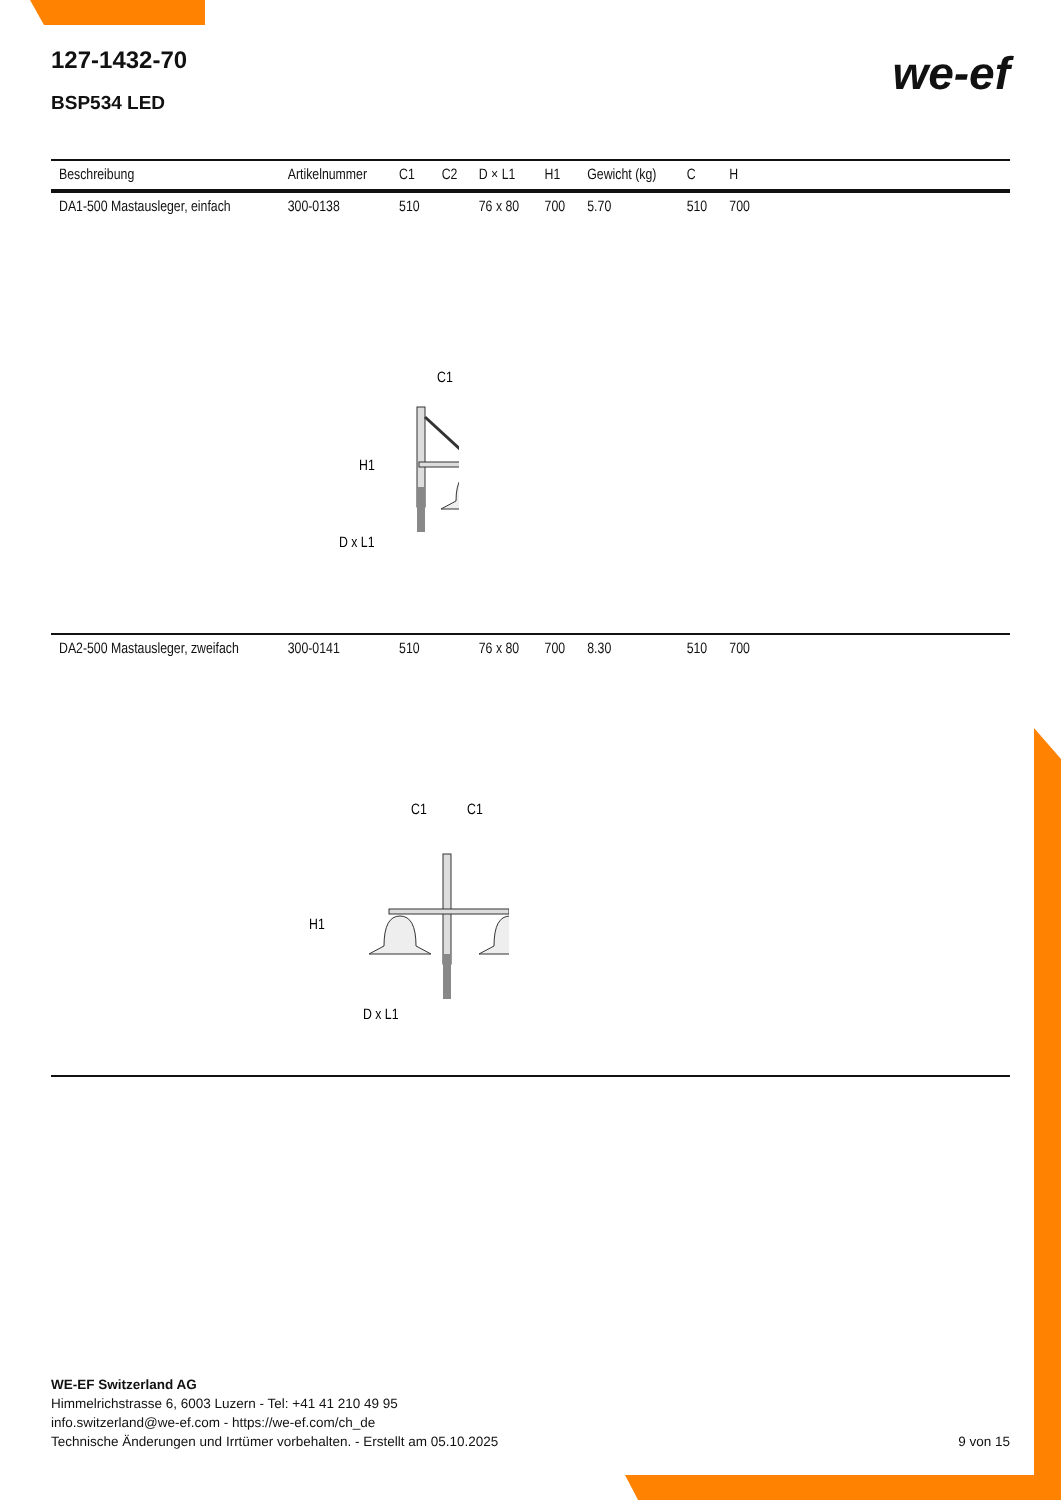we-ef
127-1432-70
BSP534 LED
| Beschreibung | Artikelnummer | C1 | C2 | D × L1 | H1 | Gewicht (kg) | C | H | |
| --- | --- | --- | --- | --- | --- | --- | --- | --- | --- |
| DA1-500 Mastausleger, einfach | 300-0138 | 510 | | 76 x 80 | 700 | 5.70 | 510 | 700 | |
| C1 H1 D x L1 | | | | | | | | | |
| DA2-500 Mastausleger, zweifach | 300-0141 | 510 | | 76 x 80 | 700 | 8.30 | 510 | 700 | |
| C1 C1 H1 D x L1 | | | | | | | | | |
WE-EF Switzerland AG
Himmelrichstrasse 6, 6003 Luzern - Tel: +41 41 210 49 95
info.switzerland@we-ef.com - https://we-ef.com/ch_de
Technische Änderungen und Irrtümer vorbehalten. - Erstellt am 05.10.2025 9 von 15